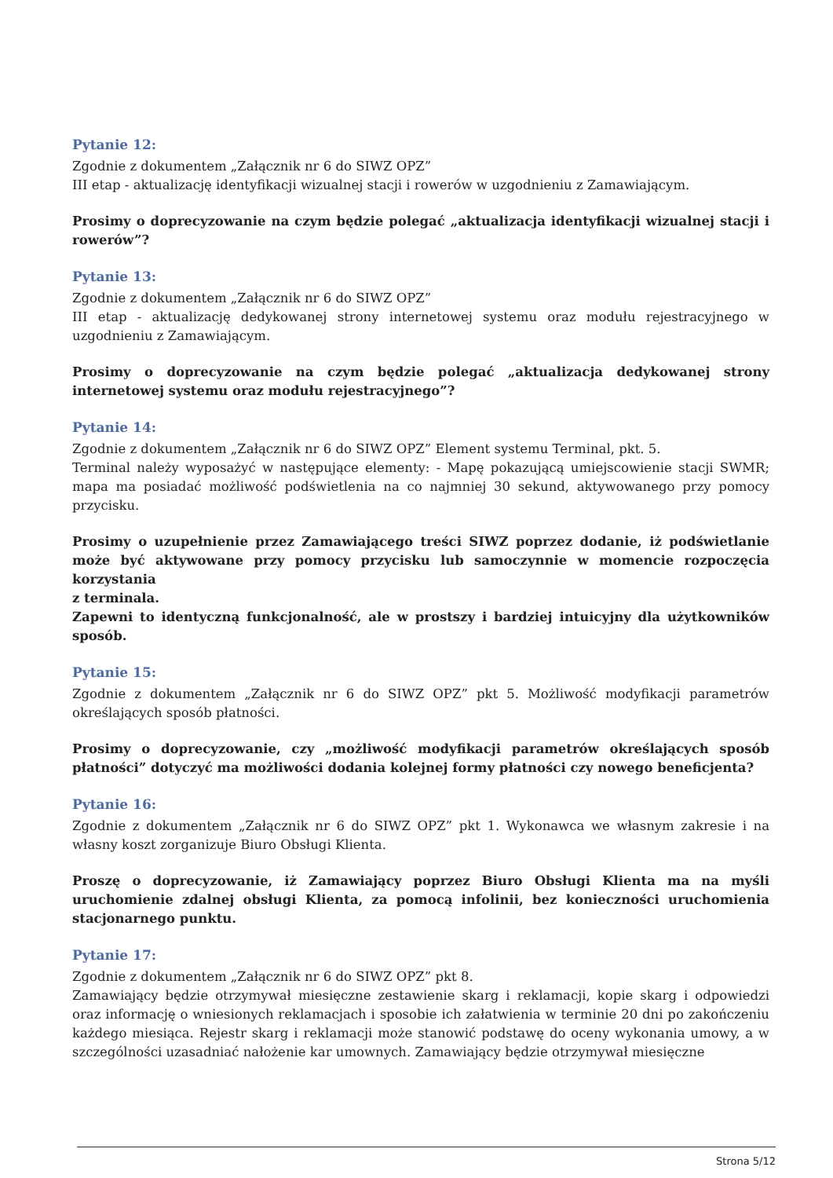Pytanie 12:
Zgodnie z dokumentem „Załącznik nr 6 do SIWZ OPZ”
III etap - aktualizację identyfikacji wizualnej stacji i rowerów w uzgodnieniu z Zamawiającym.
Prosimy o doprecyzowanie na czym będzie polegać „aktualizacja identyfikacji wizualnej stacji i rowerów”?
Pytanie 13:
Zgodnie z dokumentem „Załącznik nr 6 do SIWZ OPZ”
III etap - aktualizację dedykowanej strony internetowej systemu oraz modułu rejestracyjnego w uzgodnieniu z Zamawiającym.
Prosimy o doprecyzowanie na czym będzie polegać „aktualizacja dedykowanej strony internetowej systemu oraz modułu rejestracyjnego”?
Pytanie 14:
Zgodnie z dokumentem „Załącznik nr 6 do SIWZ OPZ” Element systemu Terminal, pkt. 5.
Terminal należy wyposażyć w następujące elementy: - Mapę pokazującą umiejscowienie stacji SWMR; mapa ma posiadać możliwość podświetlenia na co najmniej 30 sekund, aktywowanego przy pomocy przycisku.
Prosimy o uzupełnienie przez Zamawiającego treści SIWZ poprzez dodanie, iż podświetlanie może być aktywowane przy pomocy przycisku lub samoczynnie w momencie rozpoczęcia korzystania
z terminala.
Zapewni to identyczną funkcjonalność, ale w prostszy i bardziej intuicyjny dla użytkowników sposób.
Pytanie 15:
Zgodnie z dokumentem „Załącznik nr 6 do SIWZ OPZ” pkt 5. Możliwość modyfikacji parametrów określających sposób płatności.
Prosimy o doprecyzowanie, czy „możliwość modyfikacji parametrów określających sposób płatności” dotyczyć ma możliwości dodania kolejnej formy płatności czy nowego beneficjenta?
Pytanie 16:
Zgodnie z dokumentem „Załącznik nr 6 do SIWZ OPZ” pkt 1. Wykonawca we własnym zakresie i na własny koszt zorganizuje Biuro Obsługi Klienta.
Proszę o doprecyzowanie, iż Zamawiający poprzez Biuro Obsługi Klienta ma na myśli uruchomienie zdalnej obsługi Klienta, za pomocą infolinii, bez konieczności uruchomienia stacjonarnego punktu.
Pytanie 17:
Zgodnie z dokumentem „Załącznik nr 6 do SIWZ OPZ” pkt 8.
Zamawiający będzie otrzymywał miesięczne zestawienie skarg i reklamacji, kopie skarg i odpowiedzi oraz informację o wniesionych reklamacjach i sposobie ich załatwienia w terminie 20 dni po zakończeniu każdego miesiąca. Rejestr skarg i reklamacji może stanowić podstawę do oceny wykonania umowy, a w szczególności uzasadniać nałożenie kar umownych. Zamawiający będzie otrzymywał miesięczne
Strona 5/12